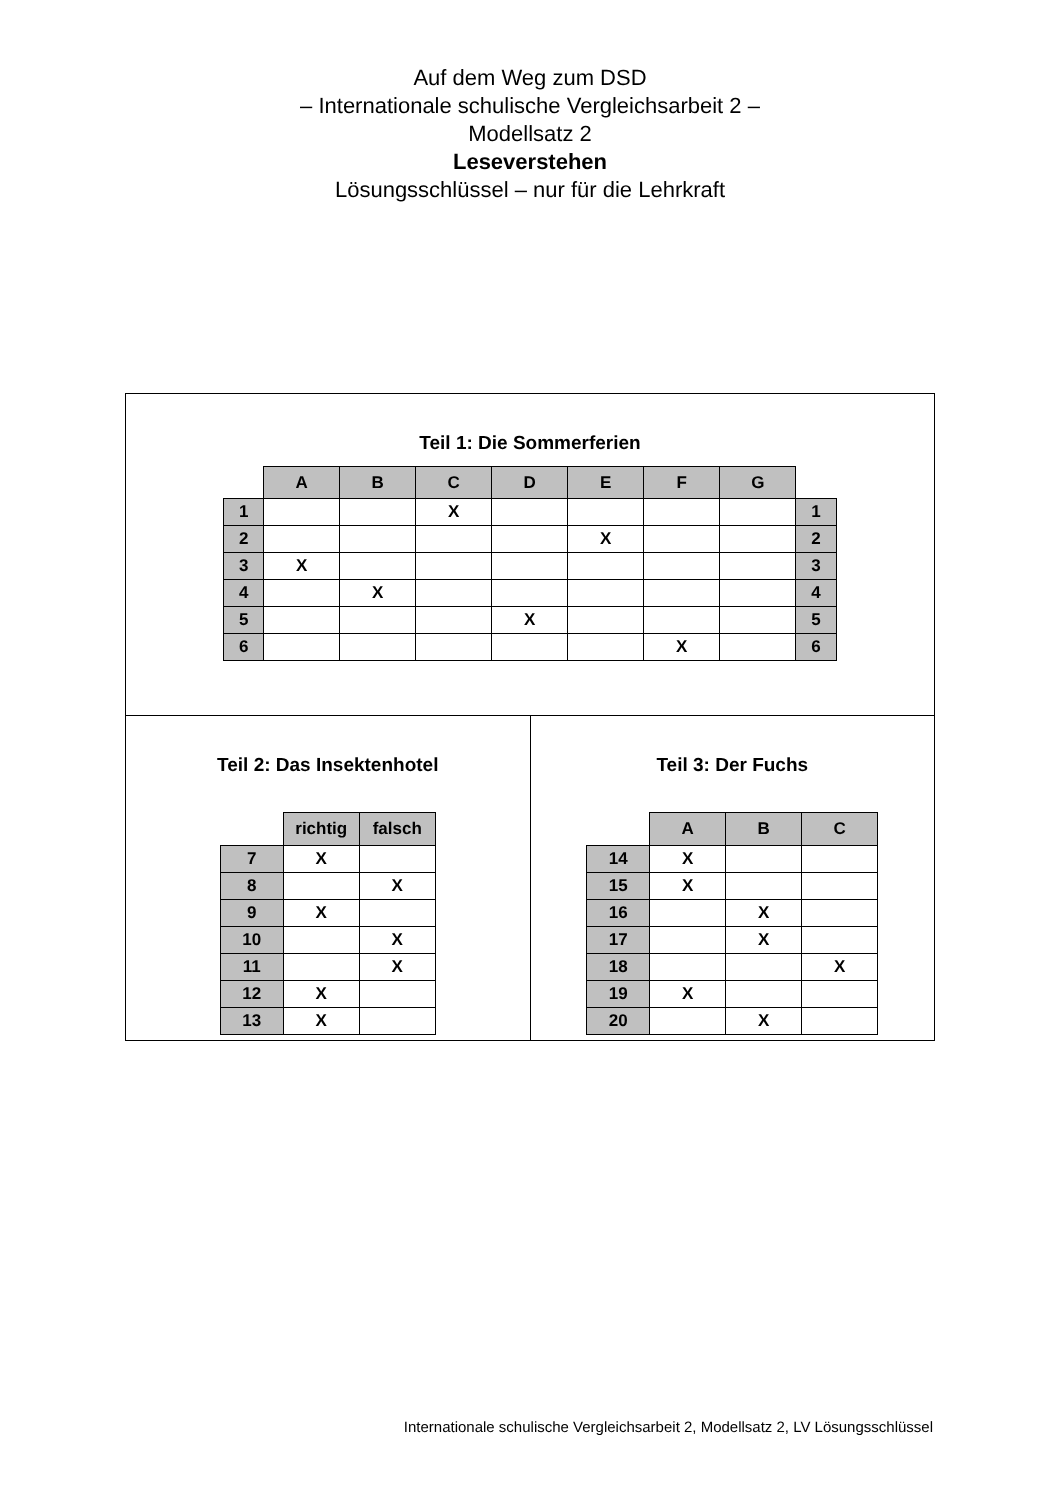Auf dem Weg zum DSD
– Internationale schulische Vergleichsarbeit 2 –
Modellsatz 2
Leseverstehen
Lösungsschlüssel – nur für die Lehrkraft
Teil 1: Die Sommerferien
| | A | B | C | D | E | F | G | |
| 1 | | | X | | | | | 1 |
| 2 | | | | | X | | | 2 |
| 3 | X | | | | | | | 3 |
| 4 | | X | | | | | | 4 |
| 5 | | | | X | | | | 5 |
| 6 | | | | | | X | | 6 |
Teil 2: Das Insektenhotel
| | richtig | falsch |
| 7 | X | |
| 8 | | X |
| 9 | X | |
| 10 | | X |
| 11 | | X |
| 12 | X | |
| 13 | X | |
Teil 3: Der Fuchs
| | A | B | C |
| 14 | X | | |
| 15 | X | | |
| 16 | | X | |
| 17 | | X | |
| 18 | | | X |
| 19 | X | | |
| 20 | | X | |
Internationale schulische Vergleichsarbeit 2, Modellsatz 2, LV Lösungsschlüssel